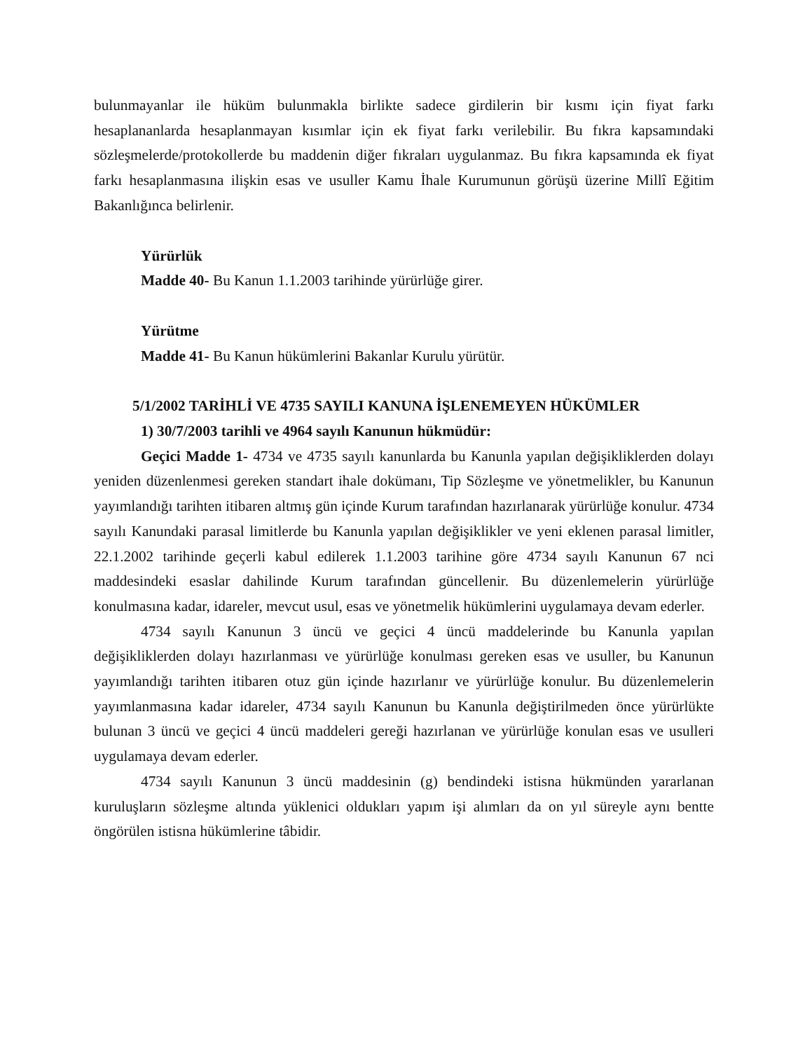bulunmayanlar ile hüküm bulunmakla birlikte sadece girdilerin bir kısmı için fiyat farkı hesaplananlarda hesaplanmayan kısımlar için ek fiyat farkı verilebilir. Bu fıkra kapsamındaki sözleşmelerde/protokollerde bu maddenin diğer fıkraları uygulanmaz. Bu fıkra kapsamında ek fiyat farkı hesaplanmasına ilişkin esas ve usuller Kamu İhale Kurumunun görüşü üzerine Millî Eğitim Bakanlığınca belirlenir.
Yürürlük
Madde 40- Bu Kanun 1.1.2003 tarihinde yürürlüğe girer.
Yürütme
Madde 41- Bu Kanun hükümlerini Bakanlar Kurulu yürütür.
5/1/2002 TARİHLİ VE 4735 SAYILI KANUNA İŞLENEMEYEN HÜKÜMLER
1) 30/7/2003 tarihli ve 4964 sayılı Kanunun hükmüdür:
Geçici Madde 1- 4734 ve 4735 sayılı kanunlarda bu Kanunla yapılan değişikliklerden dolayı yeniden düzenlenmesi gereken standart ihale dokümanı, Tip Sözleşme ve yönetmelikler, bu Kanunun yayımlandığı tarihten itibaren altmış gün içinde Kurum tarafından hazırlanarak yürürlüğe konulur. 4734 sayılı Kanundaki parasal limitlerde bu Kanunla yapılan değişiklikler ve yeni eklenen parasal limitler, 22.1.2002 tarihinde geçerli kabul edilerek 1.1.2003 tarihine göre 4734 sayılı Kanunun 67 nci maddesindeki esaslar dahilinde Kurum tarafından güncellenir. Bu düzenlemelerin yürürlüğe konulmasına kadar, idareler, mevcut usul, esas ve yönetmelik hükümlerini uygulamaya devam ederler.
4734 sayılı Kanunun 3 üncü ve geçici 4 üncü maddelerinde bu Kanunla yapılan değişikliklerden dolayı hazırlanması ve yürürlüğe konulması gereken esas ve usuller, bu Kanunun yayımlandığı tarihten itibaren otuz gün içinde hazırlanır ve yürürlüğe konulur. Bu düzenlemelerin yayımlanmasına kadar idareler, 4734 sayılı Kanunun bu Kanunla değiştirilmeden önce yürürlükte bulunan 3 üncü ve geçici 4 üncü maddeleri gereği hazırlanan ve yürürlüğe konulan esas ve usulleri uygulamaya devam ederler.
4734 sayılı Kanunun 3 üncü maddesinin (g) bendindeki istisna hükmünden yararlanan kuruluşların sözleşme altında yüklenici oldukları yapım işi alımları da on yıl süreyle aynı bentte öngörülen istisna hükümlerine tâbidir.